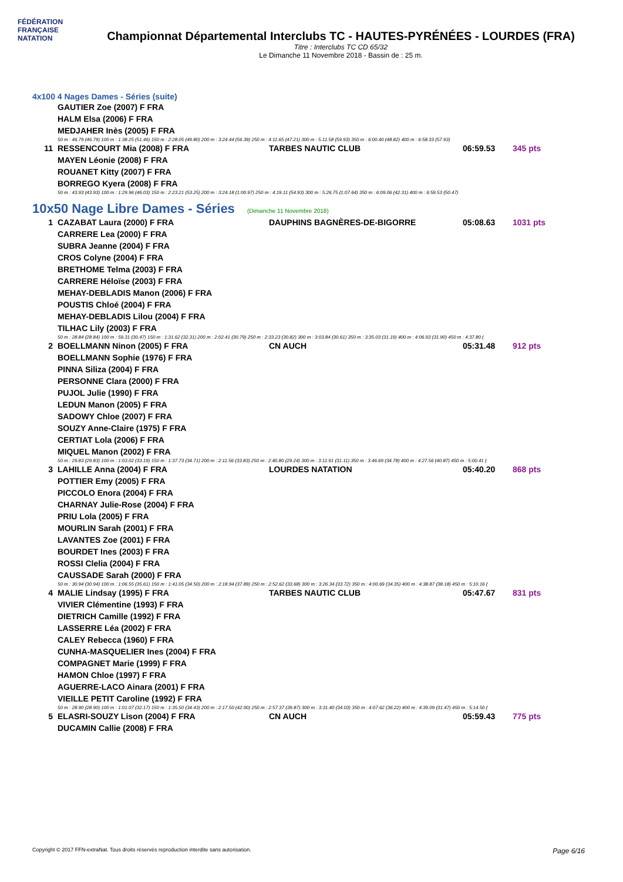FÉDÉRATION FRANÇAISE NATATION
Championnat Départemental Interclubs TC - HAUTES-PYRÉNÉES - LOURDES (FRA)
Titre : Interclubs TC CD 65/32
Le Dimanche 11 Novembre 2018 - Bassin de : 25 m.
4x100 4 Nages Dames - Séries (suite)
| | GAUTIER Zoe (2007) F FRA | | | |
| | HALM Elsa (2006) F FRA | | | |
| | MEDJAHER Inès (2005) F FRA | | | |
| | 50 m : 46.79 (46.79) 100 m : 1:38.25 (51.46) 150 m : 2:28.05 (49.80) 200 m : 3:24.44 (56.39) 250 m : 4:11.65 (47.21) 300 m : 5:11.58 (59.93) 350 m : 6:00.40 (48.82) 400 m : 6:58.33 (57.93) | | | |
| 11 | RESSENCOURT Mia (2008) F FRA | TARBES NAUTIC CLUB | 06:59.53 | 345 pts |
| | MAYEN Léonie (2008) F FRA | | | |
| | ROUANET Kitty (2007) F FRA | | | |
| | BORREGO Kyera (2008) F FRA | | | |
| | 50 m : 43.93 (43.93) 100 m : 1:29.96 (46.03) 150 m : 2:23.21 (53.25) 200 m : 3:24.18 (1:00.97) 250 m : 4:19.11 (54.93) 300 m : 5:26.75 (1:07.64) 350 m : 6:09.06 (42.31) 400 m : 6:59.53 (50.47) | | | |
10x50 Nage Libre Dames - Séries (Dimanche 11 Novembre 2018)
| 1 | CAZABAT Laura (2000) F FRA | DAUPHINS BAGNÈRES-DE-BIGORRE | 05:08.63 | 1031 pts |
| | CARRERE Lea (2000) F FRA | | | |
| | SUBRA Jeanne (2004) F FRA | | | |
| | CROS Colyne (2004) F FRA | | | |
| | BRETHOME Telma (2003) F FRA | | | |
| | CARRERE Héloïse (2003) F FRA | | | |
| | MEHAY-DEBLADIS Manon (2006) F FRA | | | |
| | POUSTIS Chloé (2004) F FRA | | | |
| | MEHAY-DEBLADIS Lilou (2004) F FRA | | | |
| | TILHAC Lily (2003) F FRA | | | |
| | 50 m : 28.84 (28.84) 100 m : 59.31 (30.47) 150 m : 1:31.62 (32.31) 200 m : 2:02.41 (30.79) 250 m : 2:33.23 (30.82) 300 m : 3:03.84 (30.61) 350 m : 3:35.03 (31.19) 400 m : 4:06.93 (31.90) 450 m : 4:37.80 ( | | | |
| 2 | BOELLMANN Ninon (2005) F FRA | CN AUCH | 05:31.48 | 912 pts |
| | BOELLMANN Sophie (1976) F FRA | | | |
| | PINNA Siliza (2004) F FRA | | | |
| | PERSONNE Clara (2000) F FRA | | | |
| | PUJOL Julie (1990) F FRA | | | |
| | LEDUN Manon (2005) F FRA | | | |
| | SADOWY Chloe (2007) F FRA | | | |
| | SOUZY Anne-Claire (1975) F FRA | | | |
| | CERTIAT Lola (2006) F FRA | | | |
| | MIQUEL Manon (2002) F FRA | | | |
| | 50 m : 29.83 (29.83) 100 m : 1:03.02 (33.19) 150 m : 1:37.73 (34.71) 200 m : 2:11.56 (33.83) 250 m : 2:40.80 (29.24) 300 m : 3:11.91 (31.11) 350 m : 3:46.69 (34.78) 400 m : 4:27.56 (40.87) 450 m : 5:00.41 ( | | | |
| 3 | LAHILLE Anna (2004) F FRA | LOURDES NATATION | 05:40.20 | 868 pts |
| | POTTIER Emy (2005) F FRA | | | |
| | PICCOLO Enora (2004) F FRA | | | |
| | CHARNAY Julie-Rose (2004) F FRA | | | |
| | PRIU Lola (2005) F FRA | | | |
| | MOURLIN Sarah (2001) F FRA | | | |
| | LAVANTES Zoe (2001) F FRA | | | |
| | BOURDET Ines (2003) F FRA | | | |
| | ROSSI Clelia (2004) F FRA | | | |
| | CAUSSADE Sarah (2000) F FRA | | | |
| | 50 m : 30.94 (30.94) 100 m : 1:06.55 (35.61) 150 m : 1:41.05 (34.50) 200 m : 2:18.94 (37.89) 250 m : 2:52.62 (33.68) 300 m : 3:26.34 (33.72) 350 m : 4:00.69 (34.35) 400 m : 4:38.87 (38.18) 450 m : 5:10.16 ( | | | |
| 4 | MALIE Lindsay (1995) F FRA | TARBES NAUTIC CLUB | 05:47.67 | 831 pts |
| | VIVIER Clémentine (1993) F FRA | | | |
| | DIETRICH Camille (1992) F FRA | | | |
| | LASSERRE Léa (2002) F FRA | | | |
| | CALEY Rebecca (1960) F FRA | | | |
| | CUNHA-MASQUELIER Ines (2004) F FRA | | | |
| | COMPAGNET Marie (1999) F FRA | | | |
| | HAMON Chloe (1997) F FRA | | | |
| | AGUERRE-LACO Ainara (2001) F FRA | | | |
| | VIEILLE PETIT Caroline (1992) F FRA | | | |
| | 50 m : 28.90 (28.90) 100 m : 1:01.07 (32.17) 150 m : 1:35.50 (34.43) 200 m : 2:17.50 (42.00) 250 m : 2:57.37 (39.87) 300 m : 3:31.40 (34.03) 350 m : 4:07.62 (36.22) 400 m : 4:39.09 (31.47) 450 m : 5:14.50 ( | | | |
| 5 | ELASRI-SOUZY Lison (2004) F FRA | CN AUCH | 05:59.43 | 775 pts |
| | DUCAMIN Callie (2008) F FRA | | | |
Copyright © 2017 FFN-extraNat. Tous droits réservés reproduction interdite sans autorisation.
Page 6/16